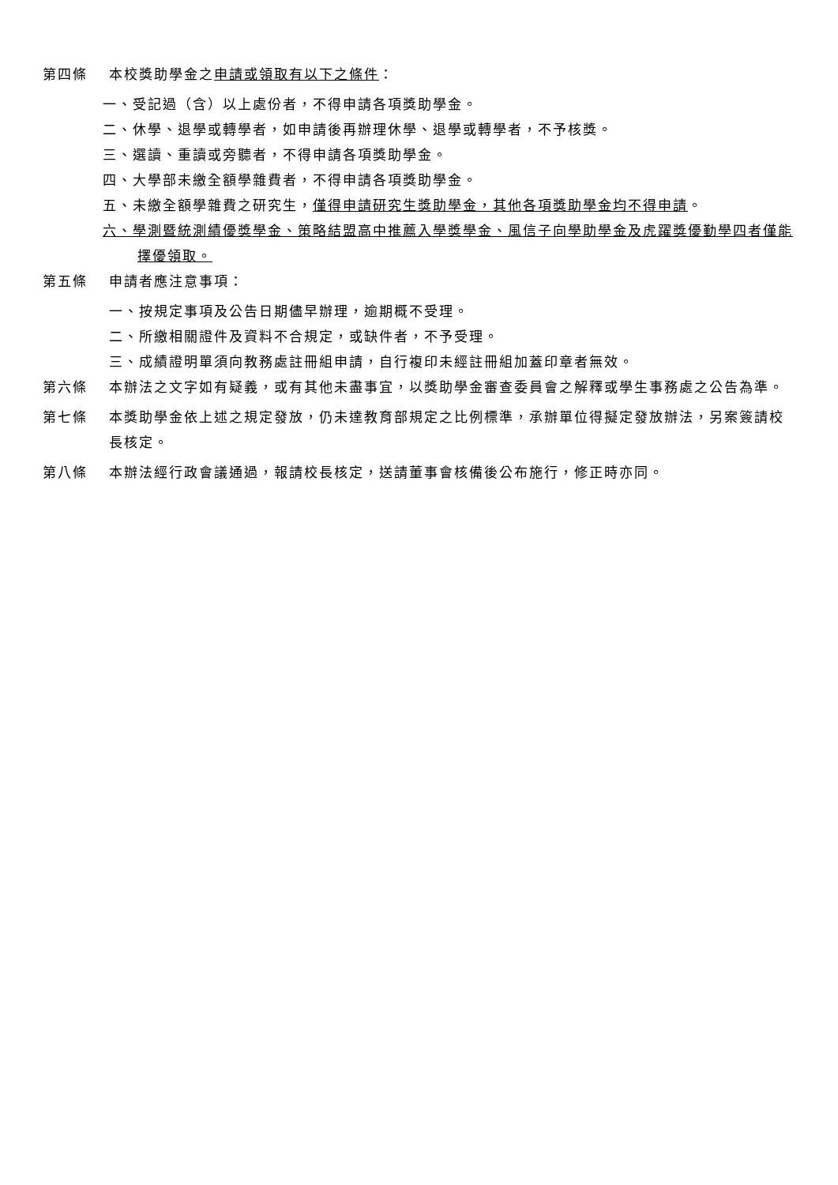第四條 本校獎助學金之申請或領取有以下之條件：
一、受記過（含）以上處份者，不得申請各項獎助學金。
二、休學、退學或轉學者，如申請後再辦理休學、退學或轉學者，不予核獎。
三、選讀、重讀或旁聽者，不得申請各項獎助學金。
四、大學部未繳全額學雜費者，不得申請各項獎助學金。
五、未繳全額學雜費之研究生，僅得申請研究生獎助學金，其他各項獎助學金均不得申請。
六、學測暨統測績優獎學金、策略結盟高中推薦入學獎學金、風信子向學助學金及虎躍獎優勤學四者僅能擇優領取。
第五條 申請者應注意事項：
一、按規定事項及公告日期儘早辦理，逾期概不受理。
二、所繳相關證件及資料不合規定，或缺件者，不予受理。
三、成績證明單須向教務處註冊組申請，自行複印未經註冊組加蓋印章者無效。
第六條 本辦法之文字如有疑義，或有其他未盡事宜，以獎助學金審查委員會之解釋或學生事務處之公告為準。
第七條 本獎助學金依上述之規定發放，仍未達教育部規定之比例標準，承辦單位得擬定發放辦法，另案簽請校長核定。
第八條 本辦法經行政會議通過，報請校長核定，送請董事會核備後公布施行，修正時亦同。